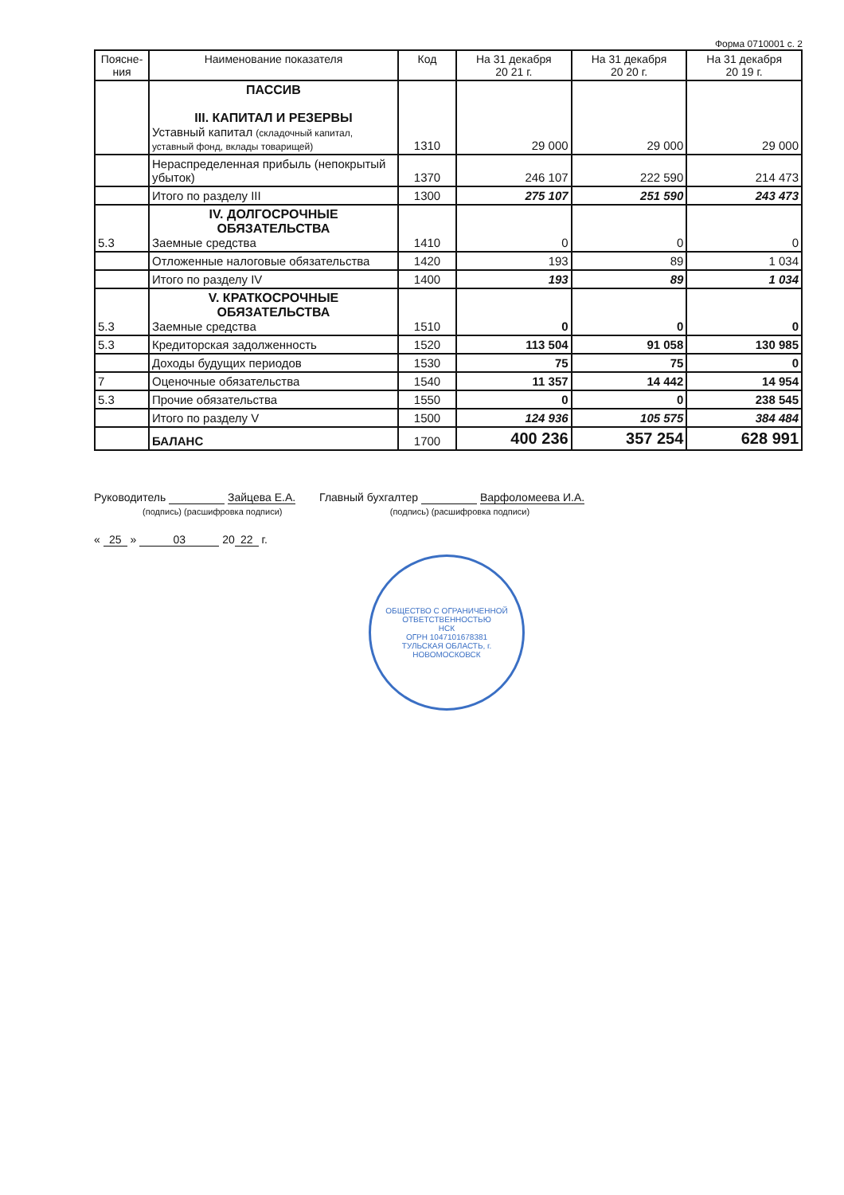Форма 0710001 с. 2
| Поясне- ния | Наименование показателя | Код | На 31 декабря 20 21 г. | На 31 декабря 20 20 г. | На 31 декабря 20 19 г. |
| --- | --- | --- | --- | --- | --- |
| | ПАССИВ III. КАПИТАЛ И РЕЗЕРВЫ Уставный капитал (складочный капитал, уставный фонд, вклады товарищей) | 1310 | 29 000 | 29 000 | 29 000 |
| | Нераспределенная прибыль (непокрытый убыток) | 1370 | 246 107 | 222 590 | 214 473 |
| | Итого по разделу III | 1300 | 275 107 | 251 590 | 243 473 |
| 5.3 | IV. ДОЛГОСРОЧНЫЕ ОБЯЗАТЕЛЬСТВА Заемные средства | 1410 | 0 | 0 | 0 |
| | Отложенные налоговые обязательства | 1420 | 193 | 89 | 1 034 |
| | Итого по разделу IV | 1400 | 193 | 89 | 1 034 |
| 5.3 | V. КРАТКОСРОЧНЫЕ ОБЯЗАТЕЛЬСТВА Заемные средства | 1510 | 0 | 0 | 0 |
| 5.3 | Кредиторская задолженность | 1520 | 113 504 | 91 058 | 130 985 |
| | Доходы будущих периодов | 1530 | 75 | 75 | 0 |
| 7 | Оценочные обязательства | 1540 | 11 357 | 14 442 | 14 954 |
| 5.3 | Прочие обязательства | 1550 | 0 | 0 | 238 545 |
| | Итого по разделу V | 1500 | 124 936 | 105 575 | 384 484 |
| | БАЛАНС | 1700 | 400 236 | 357 254 | 628 991 |
Руководитель Зайцева Е.А.
(подпись) (расшифровка подписи)
Главный бухгалтер Варфоломеева И.А.
(подпись) (расшифровка подписи)
« 25 » 03 20 22 г.
ОБЩЕСТВО С ОГРАНИЧЕННОЙ ОТВЕТСТВЕННОСТЬЮ
НСК
ОГРН 1047101678381
ТУЛЬСКАЯ ОБЛАСТЬ, г. НОВОМОСКОВСК